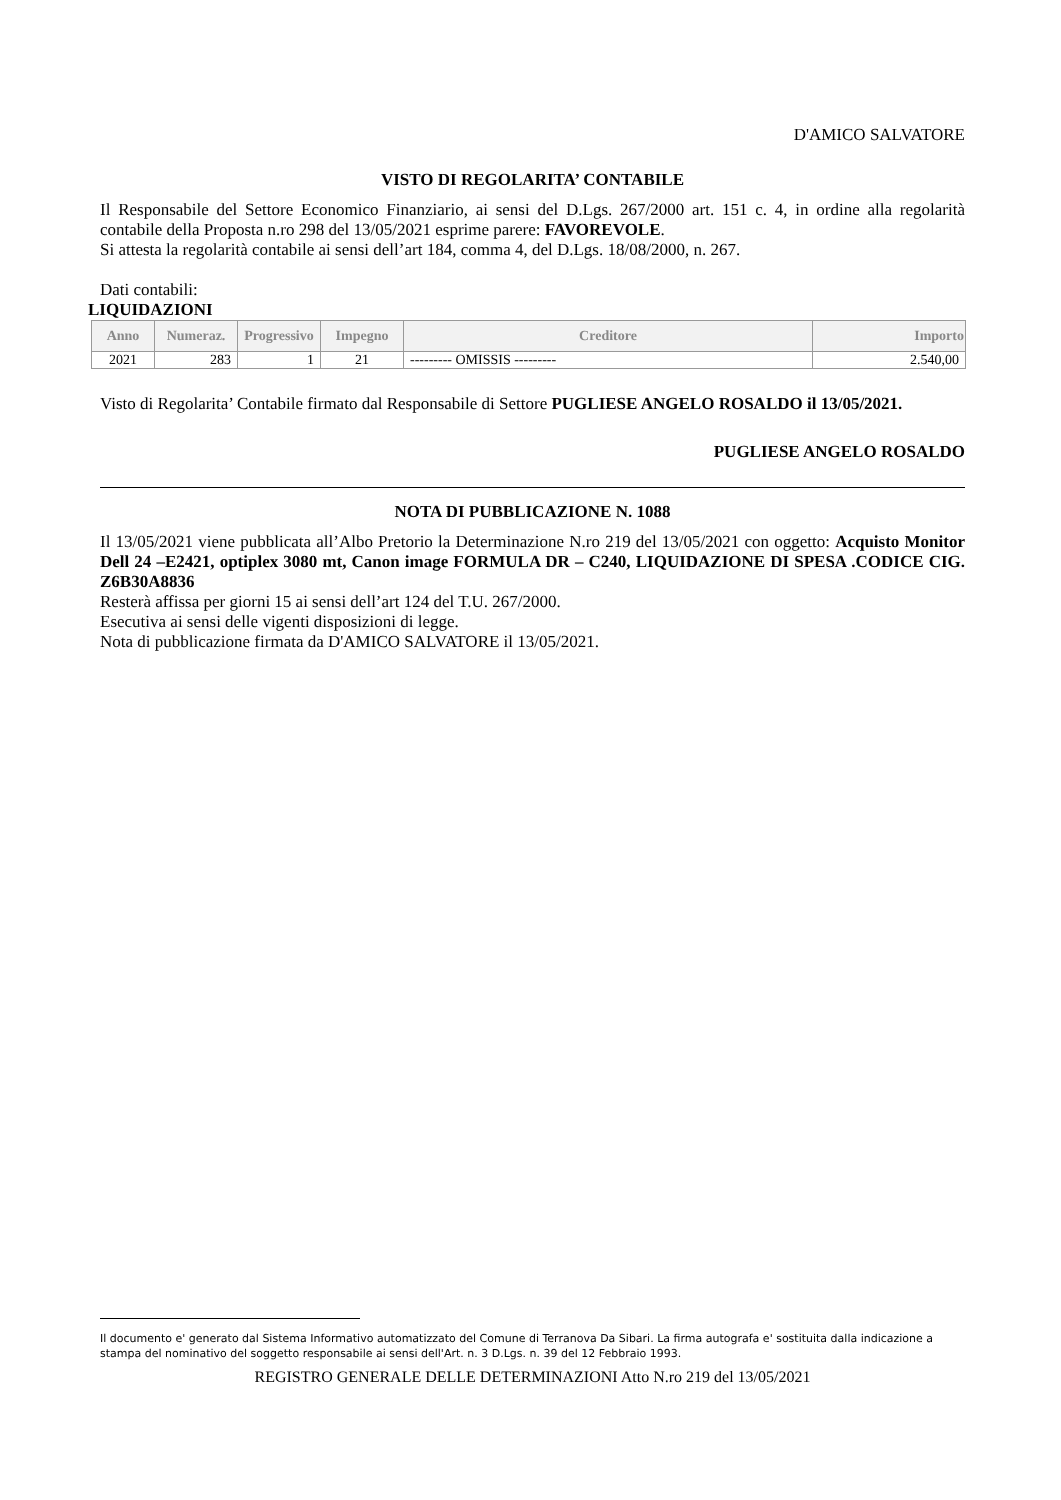D'AMICO SALVATORE
VISTO DI REGOLARITA’ CONTABILE
Il Responsabile del Settore Economico Finanziario, ai sensi del D.Lgs. 267/2000 art. 151 c. 4, in ordine alla regolarità contabile della Proposta n.ro 298 del 13/05/2021 esprime parere: FAVOREVOLE.
Si attesta la regolarità contabile ai sensi dell’art 184, comma 4, del D.Lgs. 18/08/2000, n. 267.
Dati contabili:
LIQUIDAZIONI
| Anno | Numeraz. | Progressivo | Impegno | Creditore | Importo |
| --- | --- | --- | --- | --- | --- |
| 2021 | 283 | 1 | 21 | --------- OMISSIS --------- | 2.540,00 |
Visto di Regolarita’ Contabile firmato dal Responsabile di Settore PUGLIESE ANGELO ROSALDO il 13/05/2021.
PUGLIESE ANGELO ROSALDO
NOTA DI PUBBLICAZIONE N. 1088
Il 13/05/2021 viene pubblicata all’Albo Pretorio la Determinazione N.ro 219 del 13/05/2021 con oggetto: Acquisto Monitor Dell 24 –E2421, optiplex 3080 mt, Canon image FORMULA DR – C240, LIQUIDAZIONE DI SPESA .CODICE CIG. Z6B30A8836
Resterà affissa per giorni 15 ai sensi dell’art 124 del T.U. 267/2000.
Esecutiva ai sensi delle vigenti disposizioni di legge.
Nota di pubblicazione firmata da D'AMICO SALVATORE il 13/05/2021.
Il documento e' generato dal Sistema Informativo automatizzato del Comune di Terranova Da Sibari. La firma autografa e' sostituita dalla indicazione a stampa del nominativo del soggetto responsabile ai sensi dell'Art. n. 3 D.Lgs. n. 39 del 12 Febbraio 1993.
REGISTRO GENERALE DELLE DETERMINAZIONI Atto N.ro 219 del 13/05/2021